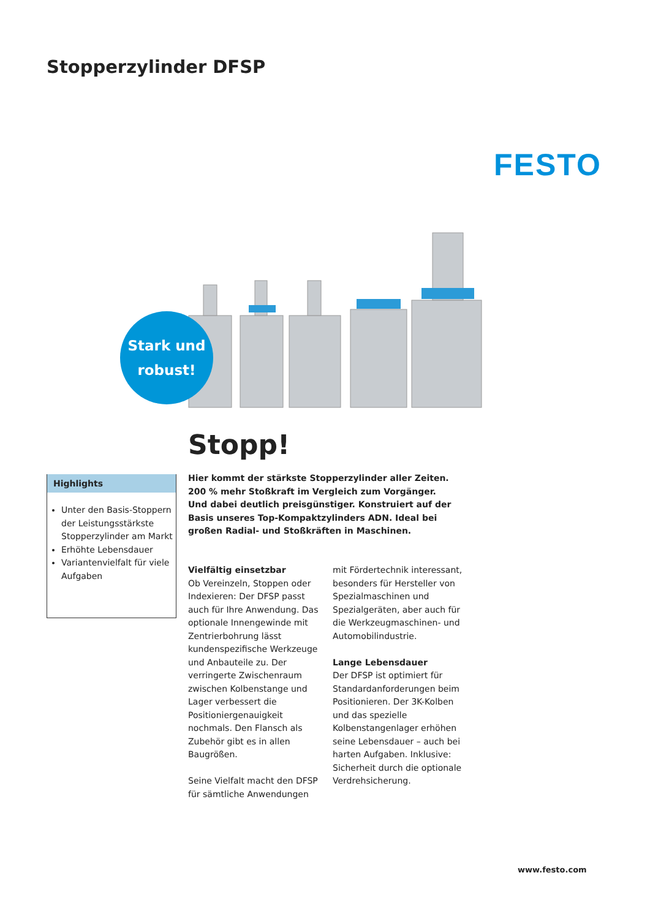Stopperzylinder DFSP
FESTO
Stark und
robust!
Stopp!
Hier kommt der stärkste Stopperzylinder aller Zeiten.
200 % mehr Stoßkraft im Vergleich zum Vorgänger. Und dabei deutlich preisgünstiger. Konstruiert auf der Basis unseres Top-Kompaktzylinders ADN. Ideal bei großen Radial- und Stoßkräften in Maschinen.
Highlights
Unter den Basis-Stoppern der Leistungsstärkste Stopperzylinder am Markt
Erhöhte Lebensdauer
Variantenvielfalt für viele Aufgaben
Vielfältig einsetzbar
Ob Vereinzeln, Stoppen oder Indexieren: Der DFSP passt auch für Ihre Anwendung. Das optio­nale Innengewinde mit Zentrier­bohrung lässt kundenspezifische Werkzeuge und Anbauteile zu. Der verringerte Zwischenraum zwischen Kolbenstange und Lager verbessert die Positionier­genauigkeit nochmals. Den Flansch als Zubehör gibt es in allen Baugrößen.
Seine Vielfalt macht den DFSP für sämtliche Anwendungen mit Fördertechnik interessant, besonders für Hersteller von Spezialmaschinen und Spezial­geräten, aber auch für die Werkzeugmaschinen- und Automobilindustrie.
Lange Lebensdauer
Der DFSP ist optimiert für Stan­dardanforderungen beim Positio­nieren. Der 3K-Kolben und das spezielle Kolbenstangenlager erhöhen seine Lebensdauer – auch bei harten Aufgaben. Inklusive: Sicherheit durch die optionale Verdrehsicherung.
www.festo.com